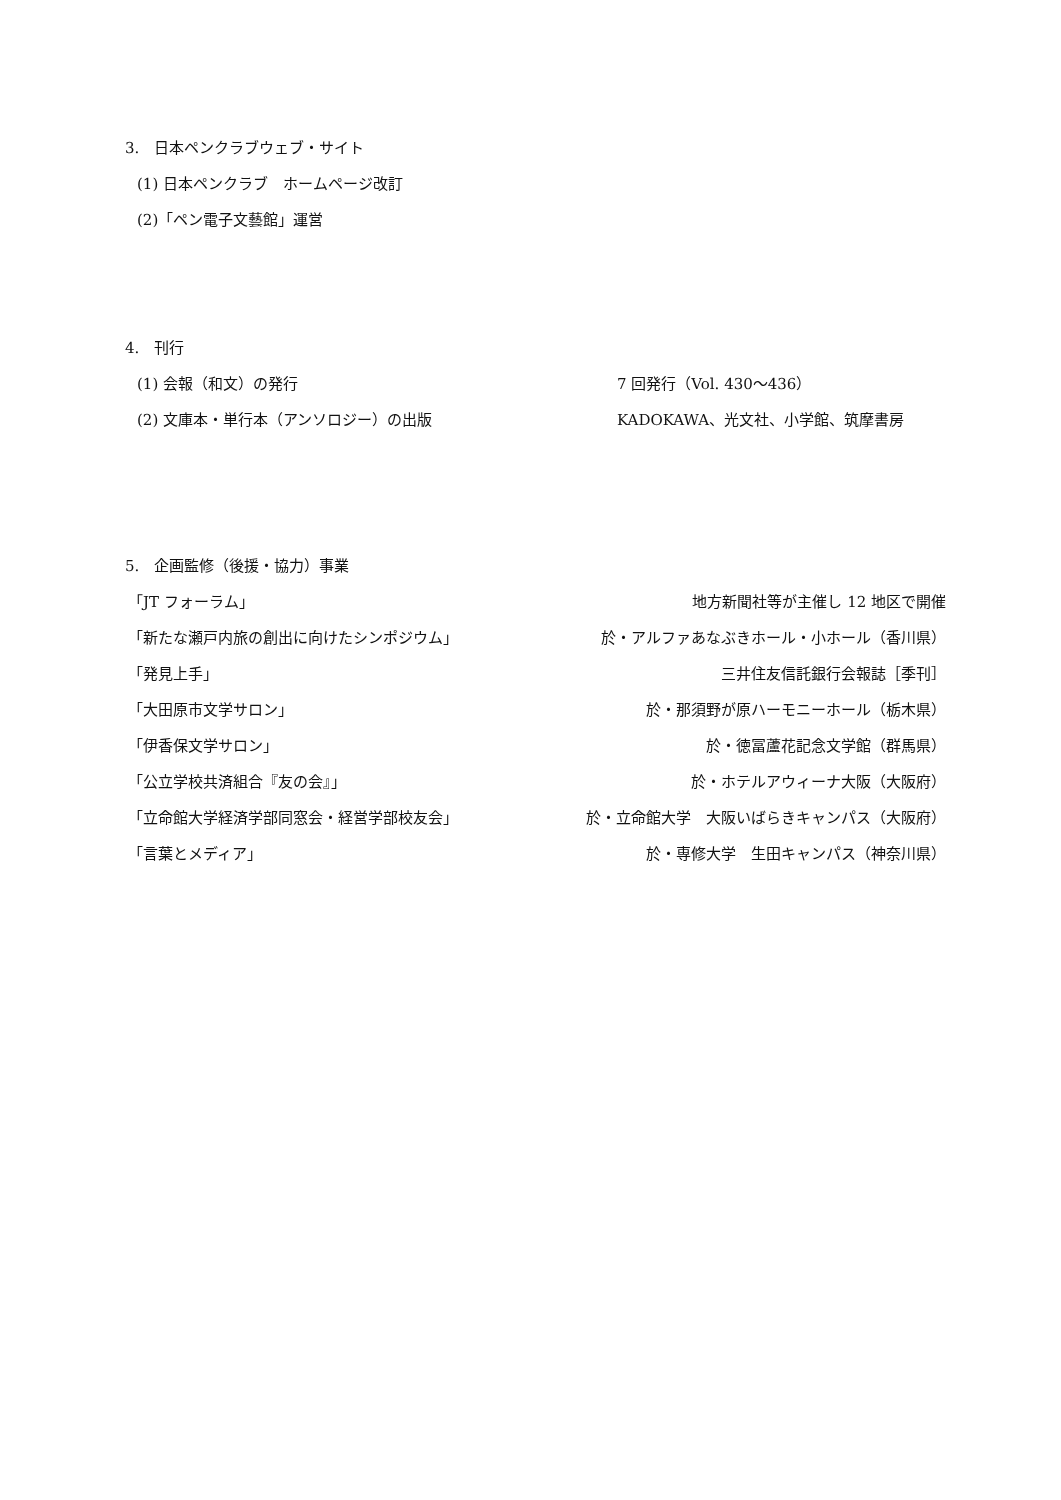3.　日本ペンクラブウェブ・サイト
(1) 日本ペンクラブ　ホームページ改訂
(2)「ペン電子文藝館」運営
4.　刊行
(1) 会報（和文）の発行 7 回発行（Vol. 430〜436）
(2) 文庫本・単行本（アンソロジー）の出版 KADOKAWA、光文社、小学館、筑摩書房
5.　企画監修（後援・協力）事業
「JT フォーラム」 地方新聞社等が主催し 12 地区で開催
「新たな瀬戸内旅の創出に向けたシンポジウム」 於・アルファあなぶきホール・小ホール（香川県）
「発見上手」 三井住友信託銀行会報誌［季刊］
「大田原市文学サロン」 於・那須野が原ハーモニーホール（栃木県）
「伊香保文学サロン」 於・徳冨蘆花記念文学館（群馬県）
「公立学校共済組合『友の会』」 於・ホテルアウィーナ大阪（大阪府）
「立命館大学経済学部同窓会・経営学部校友会」 於・立命館大学　大阪いばらきキャンパス（大阪府）
「言葉とメディア」 於・専修大学　生田キャンパス（神奈川県）